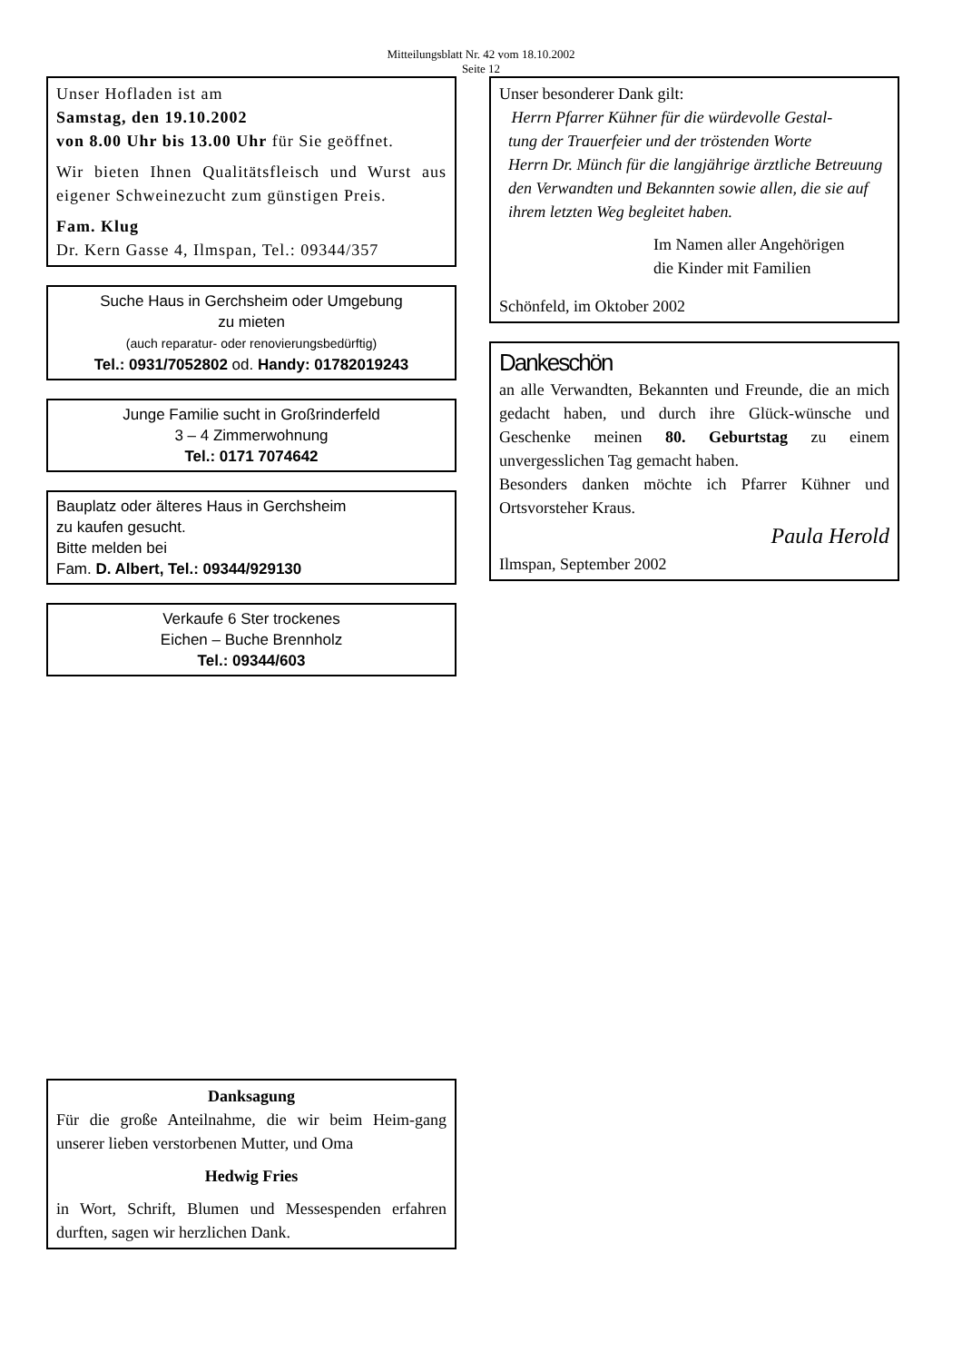Mitteilungsblatt Nr. 42 vom 18.10.2002
Seite 12
Unser Hofladen ist am
Samstag, den 19.10.2002
von 8.00 Uhr bis 13.00 Uhr für Sie geöffnet.
Wir bieten Ihnen Qualitätsfleisch und Wurst aus eigener Schweinezucht zum günstigen Preis.
Fam. Klug
Dr. Kern Gasse 4, Ilmspan, Tel.: 09344/357
Suche Haus in Gerchsheim oder Umgebung
zu mieten
(auch reparatur- oder renovierungsbedürftig)
Tel.: 0931/7052802 od. Handy: 01782019243
Junge Familie sucht in Großrinderfeld
3 – 4 Zimmerwohnung
Tel.: 0171 7074642
Bauplatz oder älteres Haus in Gerchsheim
zu kaufen gesucht.
Bitte melden bei
Fam. D. Albert, Tel.: 09344/929130
Verkaufe 6 Ster trockenes
Eichen – Buche Brennholz
Tel.: 09344/603
Danksagung
Für die große Anteilnahme, die wir beim Heim-gang unserer lieben verstorbenen Mutter, und Oma
Hedwig Fries
in Wort, Schrift, Blumen und Messespenden erfahren durften, sagen wir herzlichen Dank.
Unser besonderer Dank gilt:
Herrn Pfarrer Kühner für die würdevolle Gestal-
tung der Trauerfeier und der tröstenden Worte
Herrn Dr. Münch für die langjährige ärztliche Betreuung
den Verwandten und Bekannten sowie allen, die sie auf ihrem letzten Weg begleitet haben.
Im Namen aller Angehörigen
die Kinder mit Familien
Schönfeld, im Oktober 2002
Dankeschön
an alle Verwandten, Bekannten und Freunde, die an mich gedacht haben, und durch ihre Glück-wünsche und Geschenke meinen 80. Geburtstag zu einem unvergesslichen Tag gemacht haben.
Besonders danken möchte ich Pfarrer Kühner und Ortsvorsteher Kraus.
Paula Herold
Ilmspan, September 2002